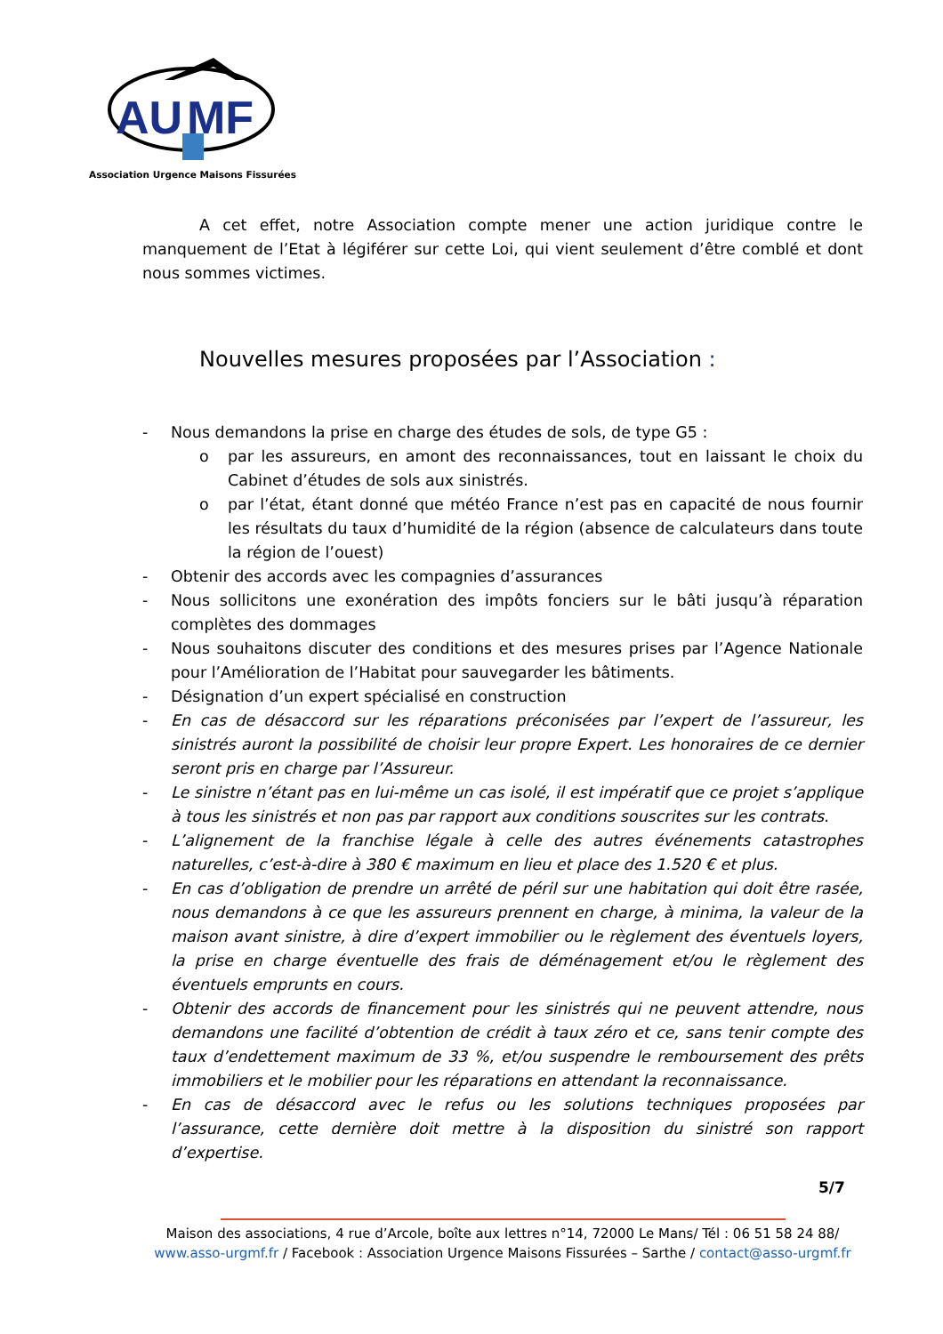AU
MF
Association Urgence Maisons Fissurées
A cet effet, notre Association compte mener une action juridique contre le manquement de l’Etat à légiférer sur cette Loi, qui vient seulement d’être comblé et dont nous sommes victimes.
Nouvelles mesures proposées par l’Association :
- Nous demandons la prise en charge des études de sols, de type G5 :
o par les assureurs, en amont des reconnaissances, tout en laissant le choix du Cabinet d’études de sols aux sinistrés.
o par l’état, étant donné que météo France n’est pas en capacité de nous fournir les résultats du taux d’humidité de la région (absence de calculateurs dans toute la région de l’ouest)
- Obtenir des accords avec les compagnies d’assurances
- Nous sollicitons une exonération des impôts fonciers sur le bâti jusqu’à réparation complètes des dommages
- Nous souhaitons discuter des conditions et des mesures prises par l’Agence Nationale pour l’Amélioration de l’Habitat pour sauvegarder les bâtiments.
- Désignation d’un expert spécialisé en construction
- En cas de désaccord sur les réparations préconisées par l’expert de l’assureur, les sinistrés auront la possibilité de choisir leur propre Expert. Les honoraires de ce dernier seront pris en charge par l’Assureur.
- Le sinistre n’étant pas en lui-même un cas isolé, il est impératif que ce projet s’applique à tous les sinistrés et non pas par rapport aux conditions souscrites sur les contrats.
- L’alignement de la franchise légale à celle des autres événements catastrophes naturelles, c’est-à-dire à 380 € maximum en lieu et place des 1.520 € et plus.
- En cas d’obligation de prendre un arrêté de péril sur une habitation qui doit être rasée, nous demandons à ce que les assureurs prennent en charge, à minima, la valeur de la maison avant sinistre, à dire d’expert immobilier ou le règlement des éventuels loyers, la prise en charge éventuelle des frais de déménagement et/ou le règlement des éventuels emprunts en cours.
- Obtenir des accords de financement pour les sinistrés qui ne peuvent attendre, nous demandons une facilité d’obtention de crédit à taux zéro et ce, sans tenir compte des taux d’endettement maximum de 33 %, et/ou suspendre le remboursement des prêts immobiliers et le mobilier pour les réparations en attendant la reconnaissance.
- En cas de désaccord avec le refus ou les solutions techniques proposées par l’assurance, cette dernière doit mettre à la disposition du sinistré son rapport d’expertise.
5/7
Maison des associations, 4 rue d’Arcole, boîte aux lettres n°14, 72000 Le Mans/ Tél : 06 51 58 24 88/
www.asso-urgmf.fr / Facebook : Association Urgence Maisons Fissurées – Sarthe / contact@asso-urgmf.fr